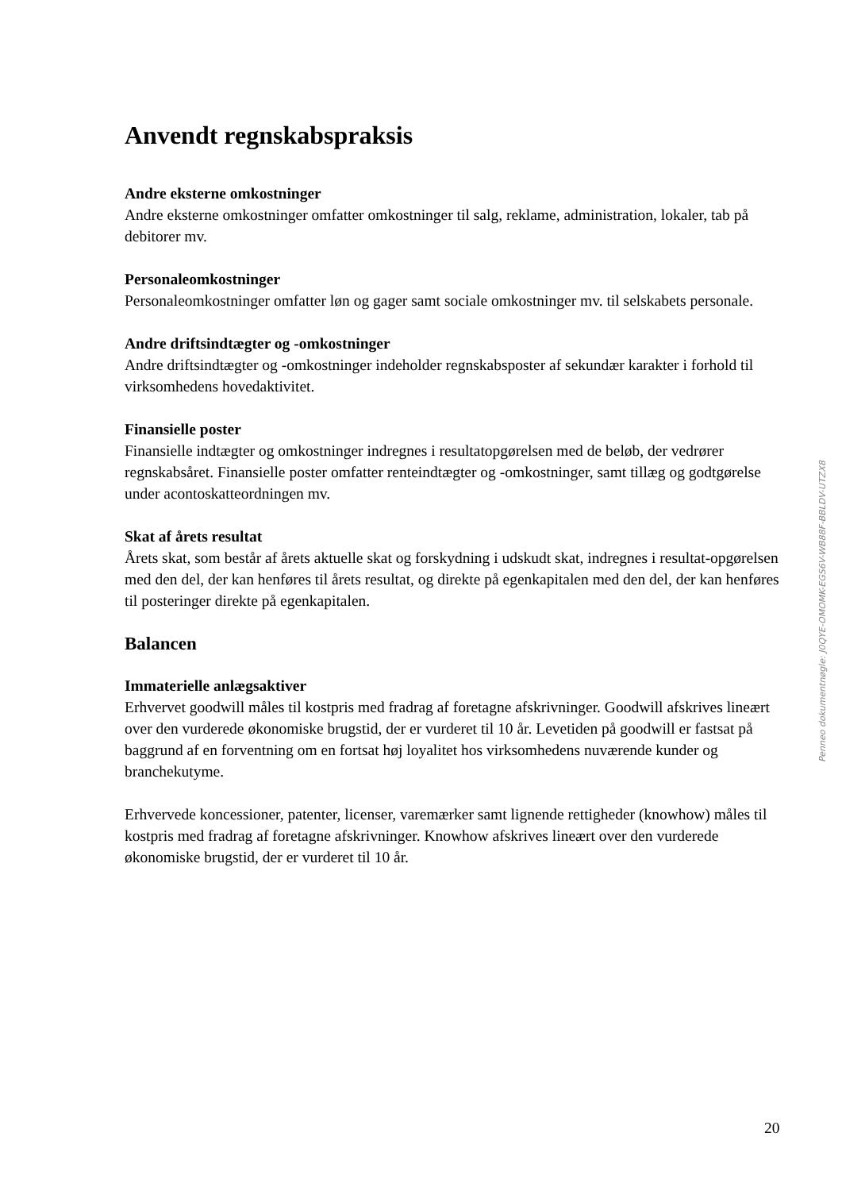Anvendt regnskabspraksis
Andre eksterne omkostninger
Andre eksterne omkostninger omfatter omkostninger til salg, reklame, administration, lokaler, tab på debitorer mv.
Personaleomkostninger
Personaleomkostninger omfatter løn og gager samt sociale omkostninger mv. til selskabets personale.
Andre driftsindtægter og -omkostninger
Andre driftsindtægter og -omkostninger indeholder regnskabsposter af sekundær karakter i forhold til virksomhedens hovedaktivitet.
Finansielle poster
Finansielle indtægter og omkostninger indregnes i resultatopgørelsen med de beløb, der vedrører regnskabsåret. Finansielle poster omfatter renteindtægter og -omkostninger, samt tillæg og godtgørelse under acontoskatteordningen mv.
Skat af årets resultat
Årets skat, som består af årets aktuelle skat og forskydning i udskudt skat, indregnes i resultat-opgørelsen med den del, der kan henføres til årets resultat, og direkte på egenkapitalen med den del, der kan henføres til posteringer direkte på egenkapitalen.
Balancen
Immaterielle anlægsaktiver
Erhvervet goodwill måles til kostpris med fradrag af foretagne afskrivninger. Goodwill afskrives lineært over den vurderede økonomiske brugstid, der er vurderet til 10 år. Levetiden på goodwill er fastsat på baggrund af en forventning om en fortsat høj loyalitet hos virksomhedens nuværende kunder og branchekutyme.
Erhvervede koncessioner, patenter, licenser, varemærker samt lignende rettigheder (knowhow) måles til kostpris med fradrag af foretagne afskrivninger. Knowhow afskrives lineært over den vurderede økonomiske brugstid, der er vurderet til 10 år.
Penneo dokumentnøgle: J0QYE-OMOMK-EGS6V-WB88F-BBLDV-UTZX8
20